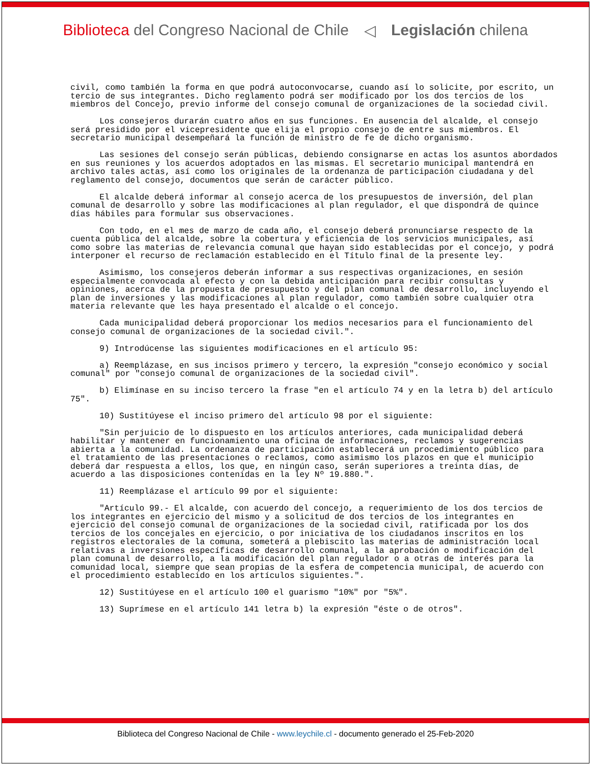Biblioteca del Congreso Nacional de Chile
◁ Legislación chilena
civil, como también la forma en que podrá autoconvocarse, cuando así lo solicite, por escrito, un tercio de sus integrantes. Dicho reglamento podrá ser modificado por los dos tercios de los miembros del Concejo, previo informe del consejo comunal de organizaciones de la sociedad civil.
Los consejeros durarán cuatro años en sus funciones. En ausencia del alcalde, el consejo será presidido por el vicepresidente que elija el propio consejo de entre sus miembros. El secretario municipal desempeñará la función de ministro de fe de dicho organismo.
Las sesiones del consejo serán públicas, debiendo consignarse en actas los asuntos abordados en sus reuniones y los acuerdos adoptados en las mismas. El secretario municipal mantendrá en archivo tales actas, así como los originales de la ordenanza de participación ciudadana y del reglamento del consejo, documentos que serán de carácter público.
El alcalde deberá informar al consejo acerca de los presupuestos de inversión, del plan comunal de desarrollo y sobre las modificaciones al plan regulador, el que dispondrá de quince días hábiles para formular sus observaciones.
Con todo, en el mes de marzo de cada año, el consejo deberá pronunciarse respecto de la cuenta pública del alcalde, sobre la cobertura y eficiencia de los servicios municipales, así como sobre las materias de relevancia comunal que hayan sido establecidas por el concejo, y podrá interponer el recurso de reclamación establecido en el Título final de la presente ley.
Asimismo, los consejeros deberán informar a sus respectivas organizaciones, en sesión especialmente convocada al efecto y con la debida anticipación para recibir consultas y opiniones, acerca de la propuesta de presupuesto y del plan comunal de desarrollo, incluyendo el plan de inversiones y las modificaciones al plan regulador, como también sobre cualquier otra materia relevante que les haya presentado el alcalde o el concejo.
Cada municipalidad deberá proporcionar los medios necesarios para el funcionamiento del consejo comunal de organizaciones de la sociedad civil.".
9) Introdúcense las siguientes modificaciones en el artículo 95:
a) Reemplázase, en sus incisos primero y tercero, la expresión "consejo económico y social comunal" por "consejo comunal de organizaciones de la sociedad civil".
b) Elimínase en su inciso tercero la frase "en el artículo 74 y en la letra b) del artículo 75".
10) Sustitúyese el inciso primero del artículo 98 por el siguiente:
"Sin perjuicio de lo dispuesto en los artículos anteriores, cada municipalidad deberá habilitar y mantener en funcionamiento una oficina de informaciones, reclamos y sugerencias abierta a la comunidad. La ordenanza de participación establecerá un procedimiento público para el tratamiento de las presentaciones o reclamos, como asimismo los plazos en que el municipio deberá dar respuesta a ellos, los que, en ningún caso, serán superiores a treinta días, de acuerdo a las disposiciones contenidas en la ley Nº 19.880.".
11) Reemplázase el artículo 99 por el siguiente:
"Artículo 99.- El alcalde, con acuerdo del concejo, a requerimiento de los dos tercios de los integrantes en ejercicio del mismo y a solicitud de dos tercios de los integrantes en ejercicio del consejo comunal de organizaciones de la sociedad civil, ratificada por los dos tercios de los concejales en ejercicio, o por iniciativa de los ciudadanos inscritos en los registros electorales de la comuna, someterá a plebiscito las materias de administración local relativas a inversiones específicas de desarrollo comunal, a la aprobación o modificación del plan comunal de desarrollo, a la modificación del plan regulador o a otras de interés para la comunidad local, siempre que sean propias de la esfera de competencia municipal, de acuerdo con el procedimiento establecido en los artículos siguientes.".
12) Sustitúyese en el artículo 100 el guarismo "10%" por "5%".
13) Suprímese en el artículo 141 letra b) la expresión "éste o de otros".
Biblioteca del Congreso Nacional de Chile - www.leychile.cl - documento generado el 25-Feb-2020